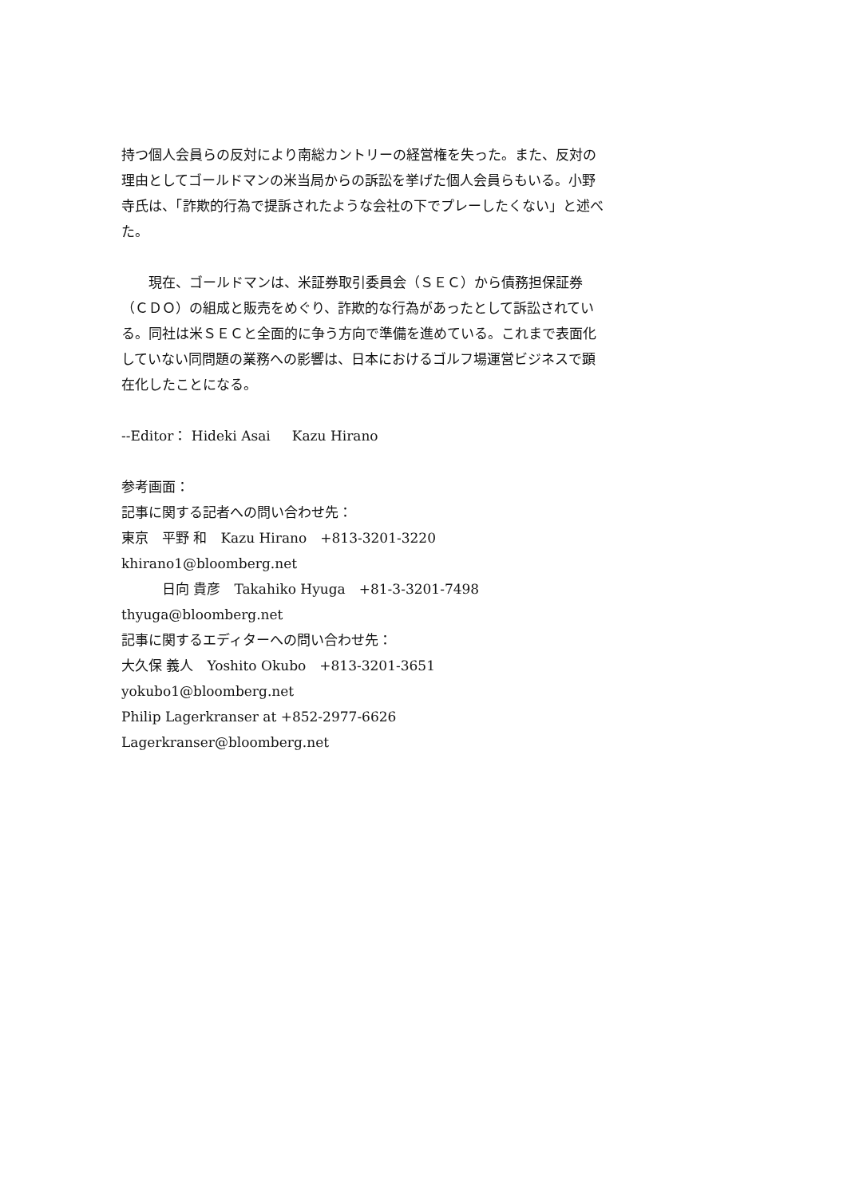持つ個人会員らの反対により南総カントリーの経営権を失った。また、反対の理由としてゴールドマンの米当局からの訴訟を挙げた個人会員らもいる。小野寺氏は、「詐欺的行為で提訴されたような会社の下でプレーしたくない」と述べた。
　　現在、ゴールドマンは、米証券取引委員会（ＳＥＣ）から債務担保証券（ＣＤＯ）の組成と販売をめぐり、詐欺的な行為があったとして訴訟されている。同社は米ＳＥＣと全面的に争う方向で準備を進めている。これまで表面化していない同問題の業務への影響は、日本におけるゴルフ場運営ビジネスで顕在化したことになる。
--Editor： Hideki Asai Kazu Hirano
参考画面：
記事に関する記者への問い合わせ先：
東京　平野 和　Kazu Hirano　+813-3201-3220
khirano1@bloomberg.net
　　　日向 貴彦　Takahiko Hyuga　+81-3-3201-7498
thyuga@bloomberg.net
記事に関するエディターへの問い合わせ先：
大久保 義人　Yoshito Okubo　+813-3201-3651
yokubo1@bloomberg.net
Philip Lagerkranser at +852-2977-6626
Lagerkranser@bloomberg.net